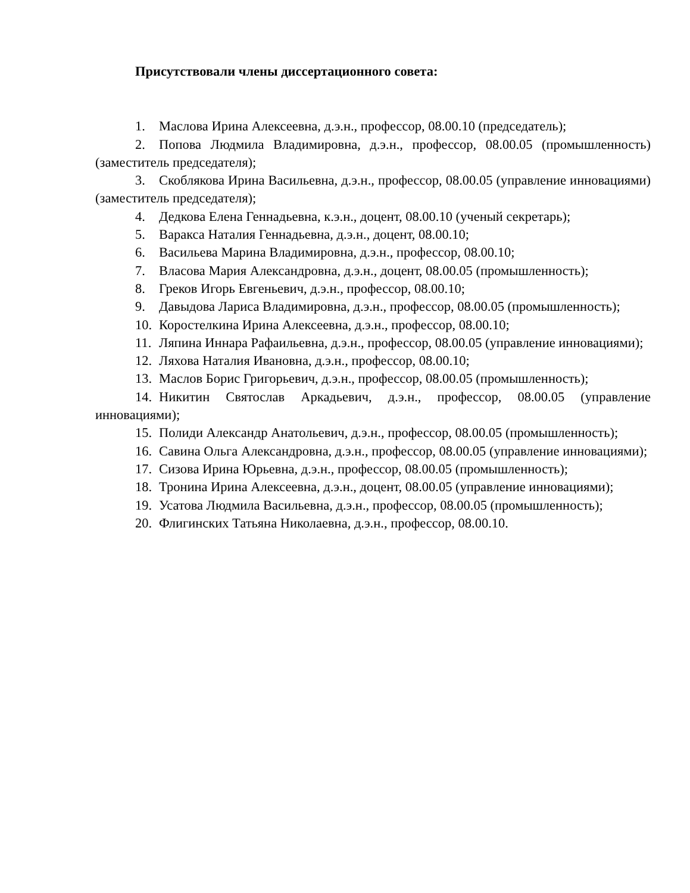Присутствовали члены диссертационного совета:
1. Маслова Ирина Алексеевна, д.э.н., профессор, 08.00.10 (председатель);
2. Попова Людмила Владимировна, д.э.н., профессор, 08.00.05 (промышленность) (заместитель председателя);
3. Скоблякова Ирина Васильевна, д.э.н., профессор, 08.00.05 (управление инновациями) (заместитель председателя);
4. Дедкова Елена Геннадьевна, к.э.н., доцент, 08.00.10 (ученый секретарь);
5. Варакса Наталия Геннадьевна, д.э.н., доцент, 08.00.10;
6. Васильева Марина Владимировна, д.э.н., профессор, 08.00.10;
7. Власова Мария Александровна, д.э.н., доцент, 08.00.05 (промышленность);
8. Греков Игорь Евгеньевич, д.э.н., профессор, 08.00.10;
9. Давыдова Лариса Владимировна, д.э.н., профессор, 08.00.05 (промышленность);
10. Коростелкина Ирина Алексеевна, д.э.н., профессор, 08.00.10;
11. Ляпина Иннара Рафаильевна, д.э.н., профессор, 08.00.05 (управление инновациями);
12. Ляхова Наталия Ивановна, д.э.н., профессор, 08.00.10;
13. Маслов Борис Григорьевич, д.э.н., профессор, 08.00.05 (промышленность);
14. Никитин Святослав Аркадьевич, д.э.н., профессор, 08.00.05 (управление инновациями);
15. Полиди Александр Анатольевич, д.э.н., профессор, 08.00.05 (промышленность);
16. Савина Ольга Александровна, д.э.н., профессор, 08.00.05 (управление инновациями);
17. Сизова Ирина Юрьевна, д.э.н., профессор, 08.00.05 (промышленность);
18. Тронина Ирина Алексеевна, д.э.н., доцент, 08.00.05 (управление инновациями);
19. Усатова Людмила Васильевна, д.э.н., профессор, 08.00.05 (промышленность);
20. Флигинских Татьяна Николаевна, д.э.н., профессор, 08.00.10.